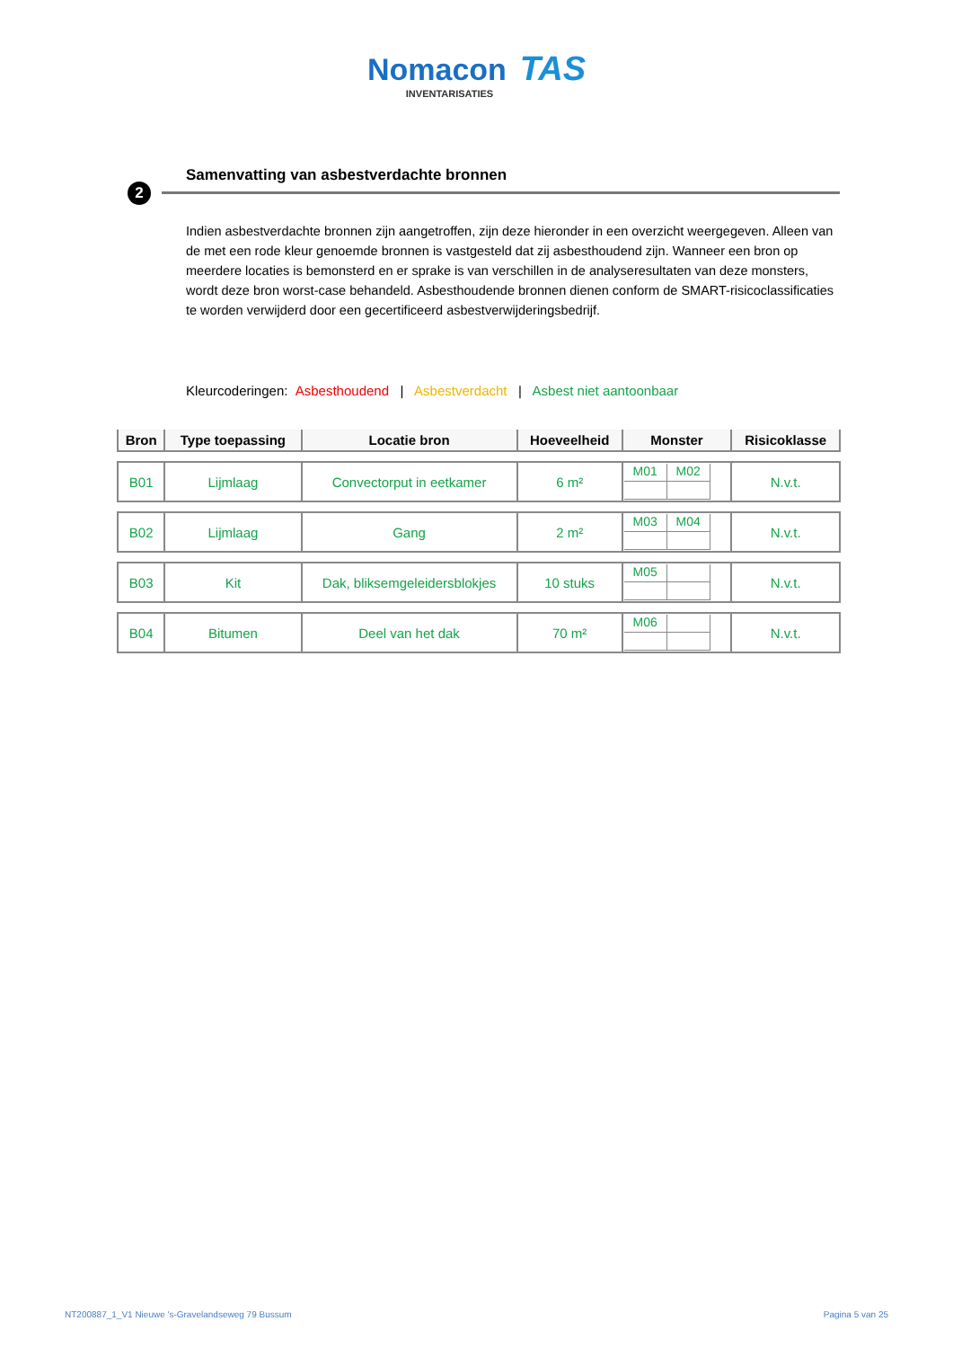Nomacon TAS
INVENTARISATIES
Samenvatting van asbestverdachte bronnen
2
Indien asbestverdachte bronnen zijn aangetroffen, zijn deze hieronder in een overzicht weergegeven. Alleen van de met een rode kleur genoemde bronnen is vastgesteld dat zij asbesthoudend zijn. Wanneer een bron op meerdere locaties is bemonsterd en er sprake is van verschillen in de analyseresultaten van deze monsters, wordt deze bron worst-case behandeld. Asbesthoudende bronnen dienen conform de SMART-risicoclassificaties te worden verwijderd door een gecertificeerd asbestverwijderingsbedrijf.
Kleurcoderingen: Asbesthoudend | Asbestverdacht | Asbest niet aantoonbaar
| Bron | Type toepassing | Locatie bron | Hoeveelheid | Monster | Risicoklasse |
| --- | --- | --- | --- | --- | --- |
| B01 | Lijmlaag | Convectorput in eetkamer | 6 m² | M01 M02 | N.v.t. |
| B02 | Lijmlaag | Gang | 2 m² | M03 M04 | N.v.t. |
| B03 | Kit | Dak, bliksemgeleidersblokjes | 10 stuks | M05 | N.v.t. |
| B04 | Bitumen | Deel van het dak | 70 m² | M06 | N.v.t. |
NT200887_1_V1 Nieuwe 's-Gravelandseweg 79 Bussum Pagina 5 van 25